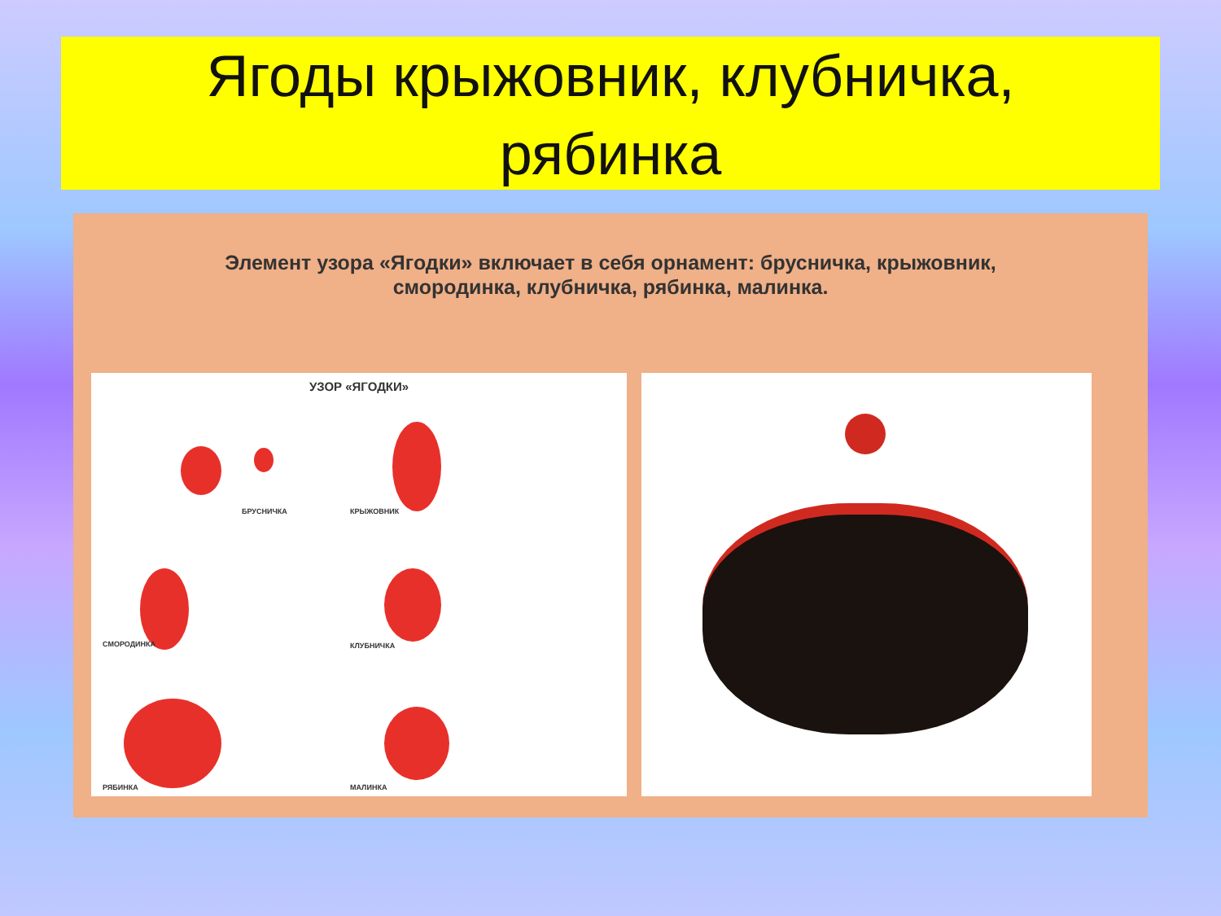Ягоды крыжовник, клубничка,
рябинка
Элемент узора «Ягодки» включает в себя орнамент: брусничка, крыжовник,
смородинка, клубничка, рябинка, малинка.
УЗОР «ЯГОДКИ»
БРУСНИЧКА КРЫЖОВНИК
СМОРОДИНКА КЛУБНИЧКА
РЯБИНКА МАЛИНКА